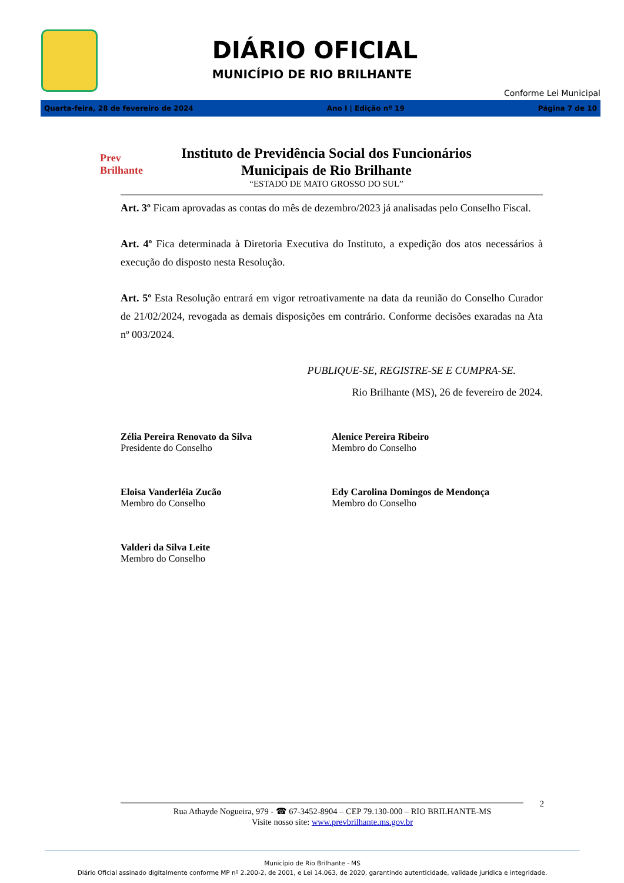DIÁRIO OFICIAL
MUNICÍPIO DE RIO BRILHANTE
Conforme Lei Municipal
Quarta-feira, 28 de fevereiro de 2024 Ano I | Edição nº 19 Página 7 de 10
Prev Brilhante
Instituto de Previdência Social dos Funcionários Municipais de Rio Brilhante
“ESTADO DE MATO GROSSO DO SUL”
Art. 3º Ficam aprovadas as contas do mês de dezembro/2023 já analisadas pelo Conselho Fiscal.
Art. 4º Fica determinada à Diretoria Executiva do Instituto, a expedição dos atos necessários à execução do disposto nesta Resolução.
Art. 5º Esta Resolução entrará em vigor retroativamente na data da reunião do Conselho Curador de 21/02/2024, revogada as demais disposições em contrário. Conforme decisões exaradas na Ata nº 003/2024.
PUBLIQUE-SE, REGISTRE-SE E CUMPRA-SE.
Rio Brilhante (MS), 26 de fevereiro de 2024.
Zélia Pereira Renovato da Silva
Presidente do Conselho
Alenice Pereira Ribeiro
Membro do Conselho
Eloisa Vanderléia Zucão
Membro do Conselho
Edy Carolina Domingos de Mendonça
Membro do Conselho
Valderi da Silva Leite
Membro do Conselho
2
Rua Athayde Nogueira, 979 - ☎ 67-3452-8904 – CEP 79.130-000 – RIO BRILHANTE-MS
Visite nosso site: www.prevbrilhante.ms.gov.br
Município de Rio Brilhante - MS
Diário Oficial assinado digitalmente conforme MP nº 2.200-2, de 2001, e Lei 14.063, de 2020, garantindo autenticidade, validade jurídica e integridade.